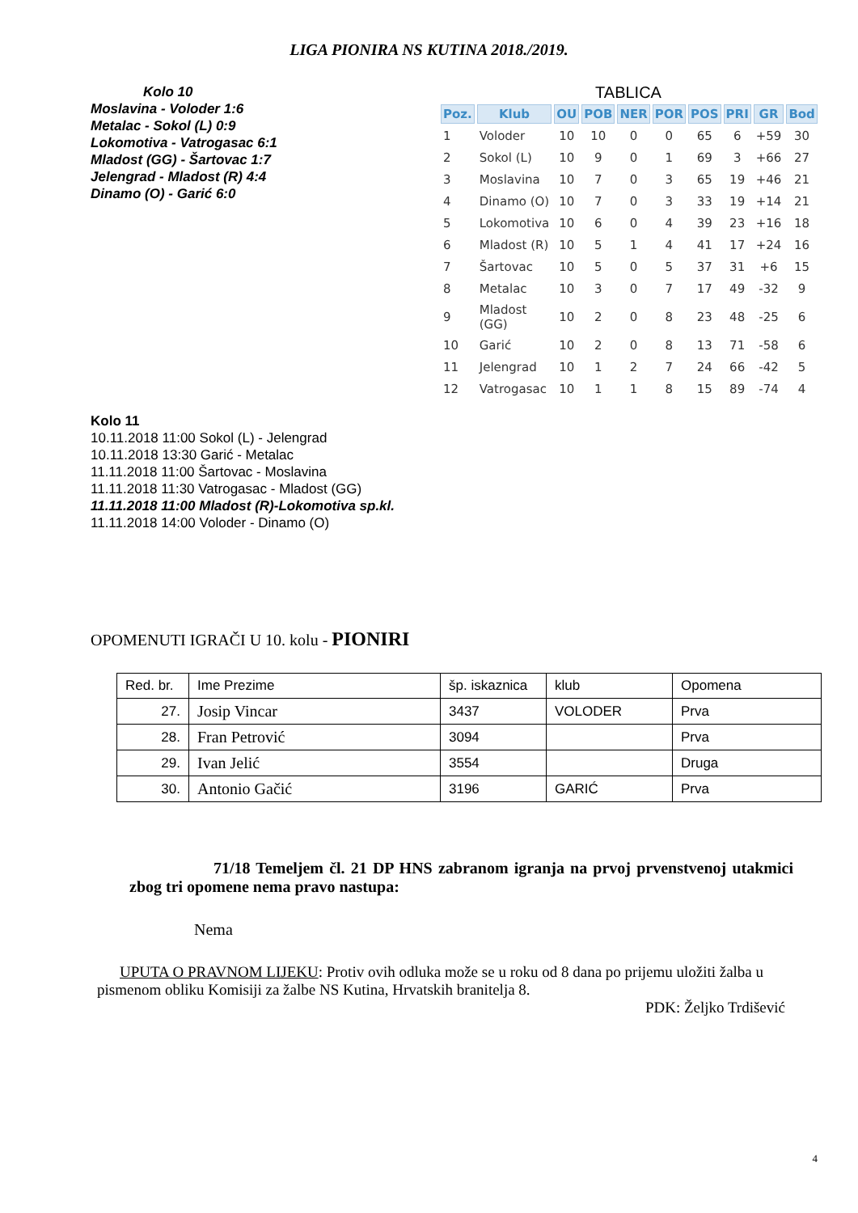LIGA PIONIRA NS KUTINA 2018./2019.
Kolo 10
Moslavina - Voloder 1:6
Metalac - Sokol (L) 0:9
Lokomotiva - Vatrogasac 6:1
Mladost (GG) - Šartovac 1:7
Jelengrad - Mladost (R) 4:4
Dinamo (O) - Garić 6:0
TABLICA
| Poz. | Klub | OU | POB | NER | POR | POS | PRI | GR | Bod |
| --- | --- | --- | --- | --- | --- | --- | --- | --- | --- |
| 1 | Voloder | 10 | 10 | 0 | 0 | 65 | 6 | +59 | 30 |
| 2 | Sokol (L) | 10 | 9 | 0 | 1 | 69 | 3 | +66 | 27 |
| 3 | Moslavina | 10 | 7 | 0 | 3 | 65 | 19 | +46 | 21 |
| 4 | Dinamo (O) | 10 | 7 | 0 | 3 | 33 | 19 | +14 | 21 |
| 5 | Lokomotiva | 10 | 6 | 0 | 4 | 39 | 23 | +16 | 18 |
| 6 | Mladost (R) | 10 | 5 | 1 | 4 | 41 | 17 | +24 | 16 |
| 7 | Šartovac | 10 | 5 | 0 | 5 | 37 | 31 | +6 | 15 |
| 8 | Metalac | 10 | 3 | 0 | 7 | 17 | 49 | -32 | 9 |
| 9 | Mladost (GG) | 10 | 2 | 0 | 8 | 23 | 48 | -25 | 6 |
| 10 | Garić | 10 | 2 | 0 | 8 | 13 | 71 | -58 | 6 |
| 11 | Jelengrad | 10 | 1 | 2 | 7 | 24 | 66 | -42 | 5 |
| 12 | Vatrogasac | 10 | 1 | 1 | 8 | 15 | 89 | -74 | 4 |
Kolo 11
10.11.2018 11:00 Sokol (L) - Jelengrad
10.11.2018 13:30 Garić - Metalac
11.11.2018 11:00 Šartovac - Moslavina
11.11.2018 11:30 Vatrogasac - Mladost (GG)
11.11.2018 11:00 Mladost (R)-Lokomotiva sp.kl.
11.11.2018 14:00 Voloder - Dinamo (O)
OPOMENUTI IGRAČI U 10. kolu - PIONIRI
| Red. br. | Ime Prezime | šp. iskaznica | klub | Opomena |
| 27. | Josip Vincar | 3437 | VOLODER | Prva |
| 28. | Fran Petrović | 3094 | | Prva |
| 29. | Ivan Jelić | 3554 | | Druga |
| 30. | Antonio Gačić | 3196 | GARIĆ | Prva |
71/18 Temeljem čl. 21 DP HNS zabranom igranja na prvoj prvenstvenoj utakmici zbog tri opomene nema pravo nastupa:
Nema
UPUTA O PRAVNOM LIJEKU: Protiv ovih odluka može se u roku od 8 dana po prijemu uložiti žalba u pismenom obliku Komisiji za žalbe NS Kutina, Hrvatskih branitelja 8.
PDK: Željko Trdišević
4